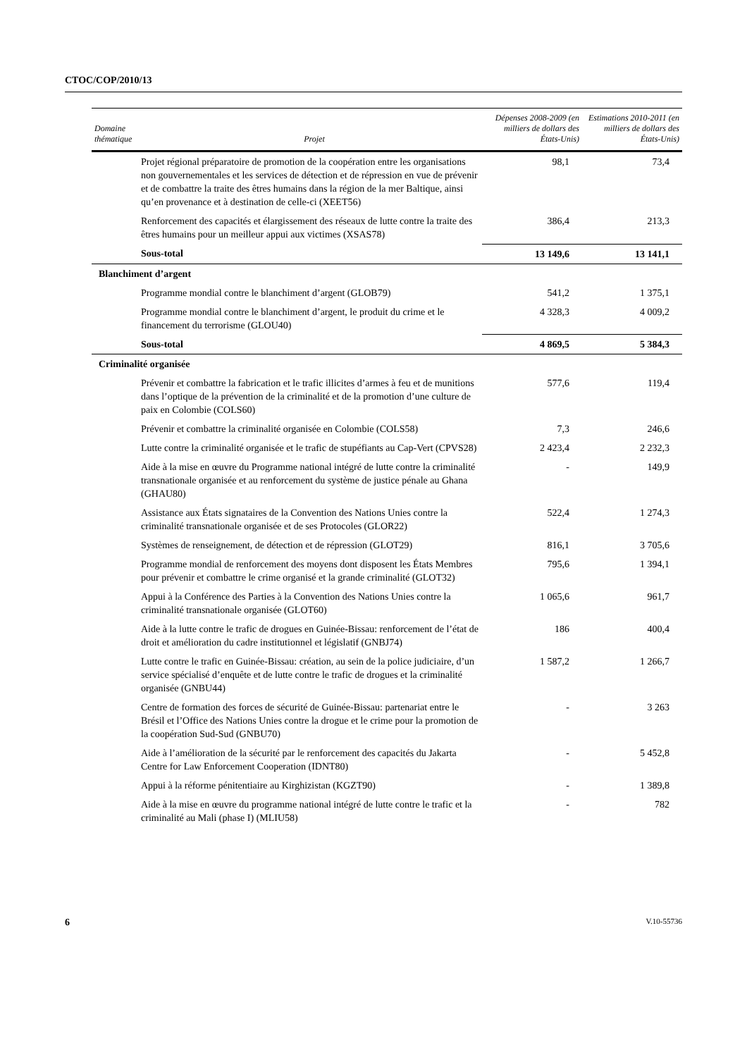CTOC/COP/2010/13
| Domaine thématique | Projet | Dépenses 2008-2009 (en milliers de dollars des États-Unis) | Estimations 2010-2011 (en milliers de dollars des États-Unis) |
| --- | --- | --- | --- |
| Projet régional préparatoire de promotion de la coopération entre les organisations non gouvernementales et les services de détection et de répression en vue de prévenir et de combattre la traite des êtres humains dans la région de la mer Baltique, ainsi qu’en provenance et à destination de celle-ci (XEET56) | | 98,1 | 73,4 |
| Renforcement des capacités et élargissement des réseaux de lutte contre la traite des êtres humains pour un meilleur appui aux victimes (XSAS78) | | 386,4 | 213,3 |
| Sous-total | | 13 149,6 | 13 141,1 |
| Blanchiment d’argent | | | |
| Programme mondial contre le blanchiment d’argent (GLOB79) | | 541,2 | 1 375,1 |
| Programme mondial contre le blanchiment d’argent, le produit du crime et le financement du terrorisme (GLOU40) | | 4 328,3 | 4 009,2 |
| Sous-total | | 4 869,5 | 5 384,3 |
| Criminalité organisée | | | |
| Prévenir et combattre la fabrication et le trafic illicites d’armes à feu et de munitions dans l’optique de la prévention de la criminalité et de la promotion d’une culture de paix en Colombie (COLS60) | | 577,6 | 119,4 |
| Prévenir et combattre la criminalité organisée en Colombie (COLS58) | | 7,3 | 246,6 |
| Lutte contre la criminalité organisée et le trafic de stupéfiants au Cap-Vert (CPVS28) | | 2 423,4 | 2 232,3 |
| Aide à la mise en œuvre du Programme national intégré de lutte contre la criminalité transnationale organisée et au renforcement du système de justice pénale au Ghana (GHAU80) | | - | 149,9 |
| Assistance aux États signataires de la Convention des Nations Unies contre la criminalité transnationale organisée et de ses Protocoles (GLOR22) | | 522,4 | 1 274,3 |
| Systèmes de renseignement, de détection et de répression (GLOT29) | | 816,1 | 3 705,6 |
| Programme mondial de renforcement des moyens dont disposent les États Membres pour prévenir et combattre le crime organisé et la grande criminalité (GLOT32) | | 795,6 | 1 394,1 |
| Appui à la Conférence des Parties à la Convention des Nations Unies contre la criminalité transnationale organisée (GLOT60) | | 1 065,6 | 961,7 |
| Aide à la lutte contre le trafic de drogues en Guinée-Bissau: renforcement de l’état de droit et amélioration du cadre institutionnel et législatif (GNBJ74) | | 186 | 400,4 |
| Lutte contre le trafic en Guinée-Bissau: création, au sein de la police judiciaire, d’un service spécialisé d’enquête et de lutte contre le trafic de drogues et la criminalité organisée (GNBU44) | | 1 587,2 | 1 266,7 |
| Centre de formation des forces de sécurité de Guinée-Bissau: partenariat entre le Brésil et l’Office des Nations Unies contre la drogue et le crime pour la promotion de la coopération Sud-Sud (GNBU70) | | - | 3 263 |
| Aide à l’amélioration de la sécurité par le renforcement des capacités du Jakarta Centre for Law Enforcement Cooperation (IDNT80) | | - | 5 452,8 |
| Appui à la réforme pénitentiaire au Kirghizistan (KGZT90) | | - | 1 389,8 |
| Aide à la mise en œuvre du programme national intégré de lutte contre le trafic et la criminalité au Mali (phase I) (MLIU58) | | - | 782 |
6 V.10-55736